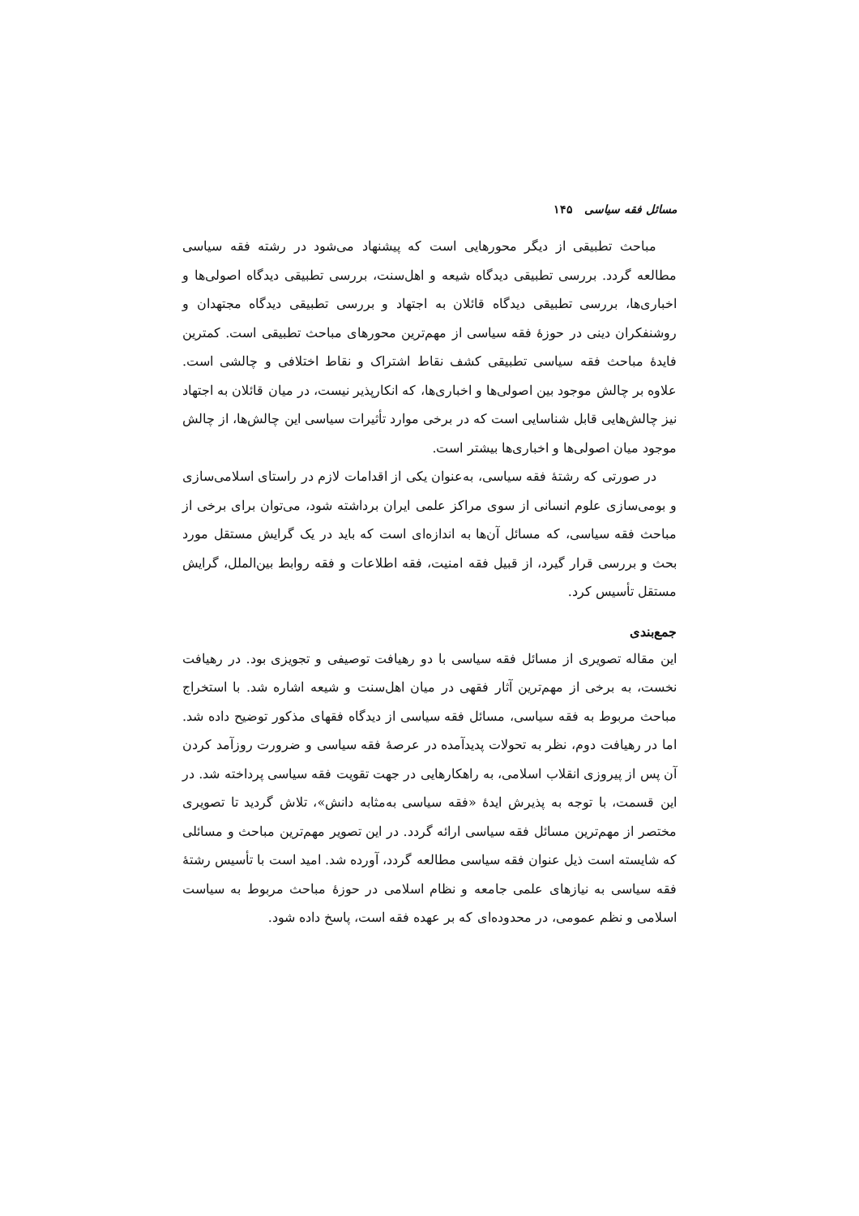مسائل فقه سیاسی ۱۴۵
مباحث تطبیقی از دیگر محورهایی است که پیشنهاد می‌شود در رشته فقه سیاسی مطالعه گردد. بررسی تطبیقی دیدگاه شیعه و اهل‌سنت، بررسی تطبیقی دیدگاه اصولی‌ها و اخباری‌ها، بررسی تطبیقی دیدگاه قائلان به اجتهاد و بررسی تطبیقی دیدگاه مجتهدان و روشنفکران دینی در حوزهٔ فقه سیاسی از مهم‌ترین محورهای مباحث تطبیقی است. کمترین فایدهٔ مباحث فقه سیاسی تطبیقی کشف نقاط اشتراک و نقاط اختلافی و چالشی است. علاوه بر چالش موجود بین اصولی‌ها و اخباری‌ها، که انکارپذیر نیست، در میان قائلان به اجتهاد نیز چالش‌هایی قابل شناسایی است که در برخی موارد تأثیرات سیاسی این چالش‌ها، از چالش موجود میان اصولی‌ها و اخباری‌ها بیشتر است.
در صورتی که رشتهٔ فقه سیاسی، به‌عنوان یکی از اقدامات لازم در راستای اسلامی‌سازی و بومی‌سازی علوم انسانی از سوی مراکز علمی ایران برداشته شود، می‌توان برای برخی از مباحث فقه سیاسی، که مسائل آن‌ها به اندازه‌ای است که باید در یک گرایش مستقل مورد بحث و بررسی قرار گیرد، از قبیل فقه امنیت، فقه اطلاعات و فقه روابط بین‌الملل، گرایش مستقل تأسیس کرد.
جمع‌بندی
این مقاله تصویری از مسائل فقه سیاسی با دو رهیافت توصیفی و تجویزی بود. در رهیافت نخست، به برخی از مهم‌ترین آثار فقهی در میان اهل‌سنت و شیعه اشاره شد. با استخراج مباحث مربوط به فقه سیاسی، مسائل فقه سیاسی از دیدگاه فقهای مذکور توضیح داده شد. اما در رهیافت دوم، نظر به تحولات پدیدآمده در عرصهٔ فقه سیاسی و ضرورت روزآمد کردن آن پس از پیروزی انقلاب اسلامی، به راهکارهایی در جهت تقویت فقه سیاسی پرداخته شد. در این قسمت، با توجه به پذیرش ایدهٔ «فقه سیاسی به‌مثابه دانش»، تلاش گردید تا تصویری مختصر از مهم‌ترین مسائل فقه سیاسی ارائه گردد. در این تصویر مهم‌ترین مباحث و مسائلی که شایسته است ذیل عنوان فقه سیاسی مطالعه گردد، آورده شد. امید است با تأسیس رشتهٔ فقه سیاسی به نیازهای علمی جامعه و نظام اسلامی در حوزهٔ مباحث مربوط به سیاست اسلامی و نظم عمومی، در محدوده‌ای که بر عهده فقه است، پاسخ داده شود.